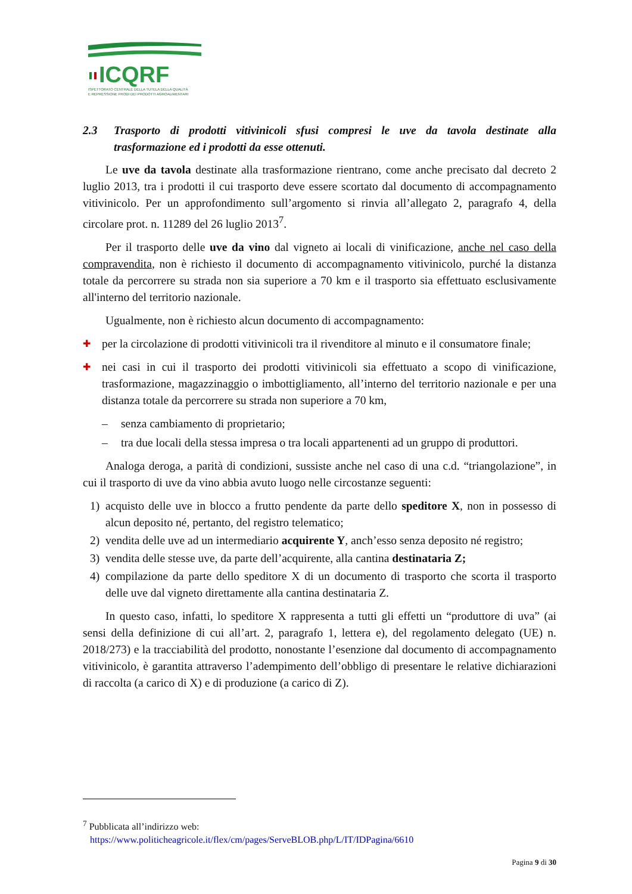ICQRF
ISPETTORATO CENTRALE DELLA TUTELA DELLA QUALITÀ
E REPRESSIONE FRODI DEI PRODOTTI AGROALIMENTARI
2.3 Trasporto di prodotti vitivinicoli sfusi compresi le uve da tavola destinate alla trasformazione ed i prodotti da esse ottenuti.
Le uve da tavola destinate alla trasformazione rientrano, come anche precisato dal decreto 2 luglio 2013, tra i prodotti il cui trasporto deve essere scortato dal documento di accompagnamento vitivinicolo. Per un approfondimento sull’argomento si rinvia all’allegato 2, paragrafo 4, della circolare prot. n. 11289 del 26 luglio 2013<sup>7</sup>.
Per il trasporto delle uve da vino dal vigneto ai locali di vinificazione, anche nel caso della compravendita, non è richiesto il documento di accompagnamento vitivinicolo, purché la distanza totale da percorrere su strada non sia superiore a 70 km e il trasporto sia effettuato esclusivamente all'interno del territorio nazionale.
Ugualmente, non è richiesto alcun documento di accompagnamento:
✚ per la circolazione di prodotti vitivinicoli tra il rivenditore al minuto e il consumatore finale;
✚ nei casi in cui il trasporto dei prodotti vitivinicoli sia effettuato a scopo di vinificazione, trasformazione, magazzinaggio o imbottigliamento, all’interno del territorio nazionale e per una distanza totale da percorrere su strada non superiore a 70 km,
– senza cambiamento di proprietario;
– tra due locali della stessa impresa o tra locali appartenenti ad un gruppo di produttori.
Analoga deroga, a parità di condizioni, sussiste anche nel caso di una c.d. “triangolazione”, in cui il trasporto di uve da vino abbia avuto luogo nelle circostanze seguenti:
1) acquisto delle uve in blocco a frutto pendente da parte dello speditore X, non in possesso di alcun deposito né, pertanto, del registro telematico;
2) vendita delle uve ad un intermediario acquirente Y, anch’esso senza deposito né registro;
3) vendita delle stesse uve, da parte dell’acquirente, alla cantina destinataria Z;
4) compilazione da parte dello speditore X di un documento di trasporto che scorta il trasporto delle uve dal vigneto direttamente alla cantina destinataria Z.
In questo caso, infatti, lo speditore X rappresenta a tutti gli effetti un “produttore di uva” (ai sensi della definizione di cui all’art. 2, paragrafo 1, lettera e), del regolamento delegato (UE) n. 2018/273) e la tracciabilità del prodotto, nonostante l’esenzione dal documento di accompagnamento vitivinicolo, è garantita attraverso l’adempimento dell’obbligo di presentare le relative dichiarazioni di raccolta (a carico di X) e di produzione (a carico di Z).
<sup>7</sup> Pubblicata all’indirizzo web:
https://www.politicheagricole.it/flex/cm/pages/ServeBLOB.php/L/IT/IDPagina/6610
Pagina 9 di 30